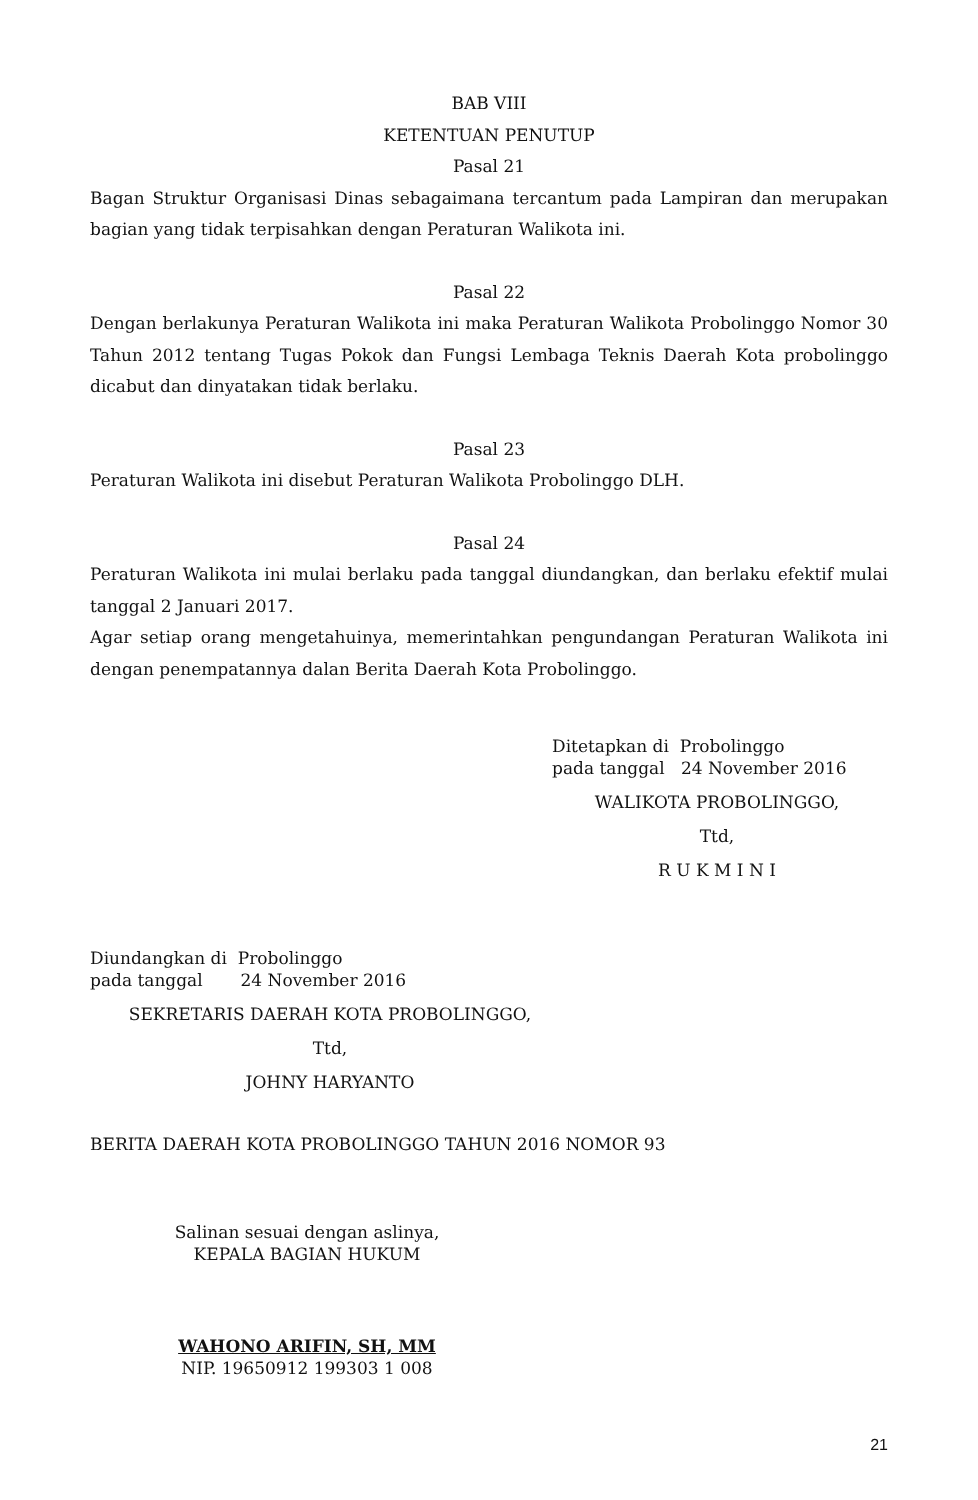BAB VIII
KETENTUAN PENUTUP
Pasal 21
Bagan Struktur Organisasi Dinas sebagaimana tercantum pada Lampiran dan merupakan bagian yang tidak terpisahkan dengan Peraturan Walikota ini.
Pasal 22
Dengan berlakunya Peraturan Walikota ini maka Peraturan Walikota Probolinggo Nomor 30 Tahun 2012 tentang Tugas Pokok dan Fungsi Lembaga Teknis Daerah Kota probolinggo dicabut dan dinyatakan tidak berlaku.
Pasal 23
Peraturan Walikota ini disebut Peraturan Walikota Probolinggo DLH.
Pasal 24
Peraturan Walikota ini mulai berlaku pada tanggal diundangkan, dan berlaku efektif mulai tanggal 2 Januari 2017.
Agar setiap orang mengetahuinya, memerintahkan pengundangan Peraturan Walikota ini dengan penempatannya dalan Berita Daerah Kota Probolinggo.
Ditetapkan di Probolinggo
pada tanggal 24 November 2016
WALIKOTA PROBOLINGGO,
Ttd,
R U K M I N I
Diundangkan di Probolinggo
pada tanggal 24 November 2016
SEKRETARIS DAERAH KOTA PROBOLINGGO,
Ttd,
JOHNY HARYANTO
BERITA DAERAH KOTA PROBOLINGGO TAHUN 2016 NOMOR 93
Salinan sesuai dengan aslinya,
KEPALA BAGIAN HUKUM
WAHONO ARIFIN, SH, MM
NIP. 19650912 199303 1 008
21